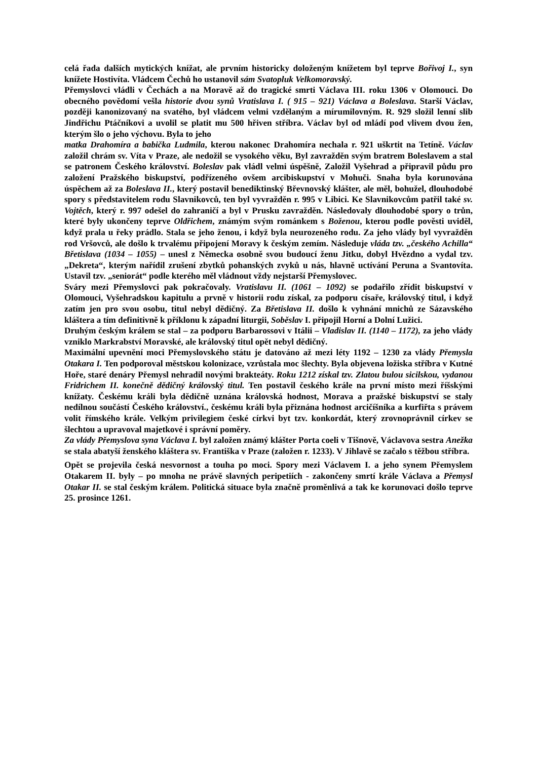celá řada dalších mytických knížat, ale prvním historicky doloženým knížetem byl teprve Bořivoj I., syn knížete Hostivíta. Vládcem Čechů ho ustanovil sám Svatopluk Velkomoravský.
Přemyslovci vládli v Čechách a na Moravě až do tragické smrti Václava III. roku 1306 v Olomouci. Do obecného povědomí vešla historie dvou synů Vratislava I. ( 915 – 921) Václava a Boleslava. Starší Václav, později kanonizovaný na svatého, byl vládcem velmi vzdělaným a mírumilovným. R. 929 složil lenní slib Jindřichu Ptáčníkovi a uvolil se platit mu 500 hřiven stříbra. Václav byl od mládí pod vlivem dvou žen, kterým šlo o jeho výchovu. Byla to jeho
matka Drahomíra a babička Ludmila, kterou nakonec Drahomíra nechala r. 921 uškrtit na Tetíně. Václav založil chrám sv. Víta v Praze, ale nedožil se vysokého věku, Byl zavražděn svým bratrem Boleslavem a stal se patronem Českého království. Boleslav pak vládl velmi úspěšně, Založil Vyšehrad a připravil půdu pro založení Pražského biskupství, podřízeného ovšem arcibiskupství v Mohuči. Snaha byla korunována úspěchem až za Boleslava II., který postavil benediktinský Břevnovský klášter, ale měl, bohužel, dlouhodobé spory s představitelem rodu Slavnikovců, ten byl vyvražděn r. 995 v Libici. Ke Slavnikovcům patřil také sv. Vojtěch, který r. 997 odešel do zahraničí a byl v Prusku zavražděn. Následovaly dlouhodobé spory o trůn, které byly ukončeny teprve Oldřichem, známým svým románkem s Boženou, kterou podle pověsti uviděl, když prala u řeky prádlo. Stala se jeho ženou, i když byla neurozeného rodu. Za jeho vlády byl vyvražděn rod Vršovců, ale došlo k trvalému připojení Moravy k českým zemím. Následuje vláda tzv. „českého Achilla“ Břetislava (1034 – 1055) – unesl z Německa osobně svou budoucí ženu Jitku, dobyl Hvězdno a vydal tzv. „Dekreta“, kterým nařídil zrušení zbytků pohanských zvyků u nás, hlavně uctívání Peruna a Svantovíta. Ustavil tzv. „seniorát“ podle kterého měl vládnout vždy nejstarší Přemyslovec.
Sváry mezi Přemyslovci pak pokračovaly. Vratislavu II. (1061 – 1092) se podařilo zřídit biskupství v Olomouci, Vyšehradskou kapitulu a prvně v historii rodu získal, za podporu císaře, královský titul, i když zatím jen pro svou osobu, titul nebyl dědičný. Za Břetislava II. došlo k vyhnání mnichů ze Sázavského kláštera a tím definitivně k příklonu k západní liturgii, Soběslav I. připojil Horní a Dolní Lužici.
Druhým českým králem se stal – za podporu Barbarossovi v Itálii – Vladislav II. (1140 – 1172), za jeho vlády vzniklo Markrabství Moravské, ale královský titul opět nebyl dědičný.
Maximální upevnění moci Přemyslovského státu je datováno až mezi léty 1192 – 1230 za vlády Přemysla Otakara I. Ten podporoval městskou kolonizace, vzrůstala moc šlechty. Byla objevena ložiska stříbra v Kutné Hoře, staré denáry Přemysl nehradil novými brakteáty. Roku 1212 získal tzv. Zlatou bulou sicilskou, vydanou Fridrichem II. konečně dědičný královský titul. Ten postavil českého krále na první místo mezi říšskými knížaty. Českému králi byla dědičně uznána královská hodnost, Morava a pražské biskupství se staly nedílnou součástí Českého království., českému králi byla přiznána hodnost arcičíšníka a kurfiřta s právem volit římského krále. Velkým privilegiem české církvi byt tzv. konkordát, který zrovnoprávnil církev se šlechtou a upravoval majetkové i správní poměry.
Za vlády Přemyslova syna Václava I. byl založen známý klášter Porta coeli v Tišnově, Václavova sestra Anežka se stala abatyší ženského kláštera sv. Františka v Praze (založen r. 1233). V Jihlavě se začalo s těžbou stříbra.
Opět se projevila česká nesvornost a touha po moci. Spory mezi Václavem I. a jeho synem Přemyslem Otakarem II. byly – po mnoha ne právě slavných peripetiích - zakončeny smrtí krále Václava a Přemysl Otakar II. se stal českým králem. Politická situace byla značně proměnlivá a tak ke korunovaci došlo teprve 25. prosince 1261.